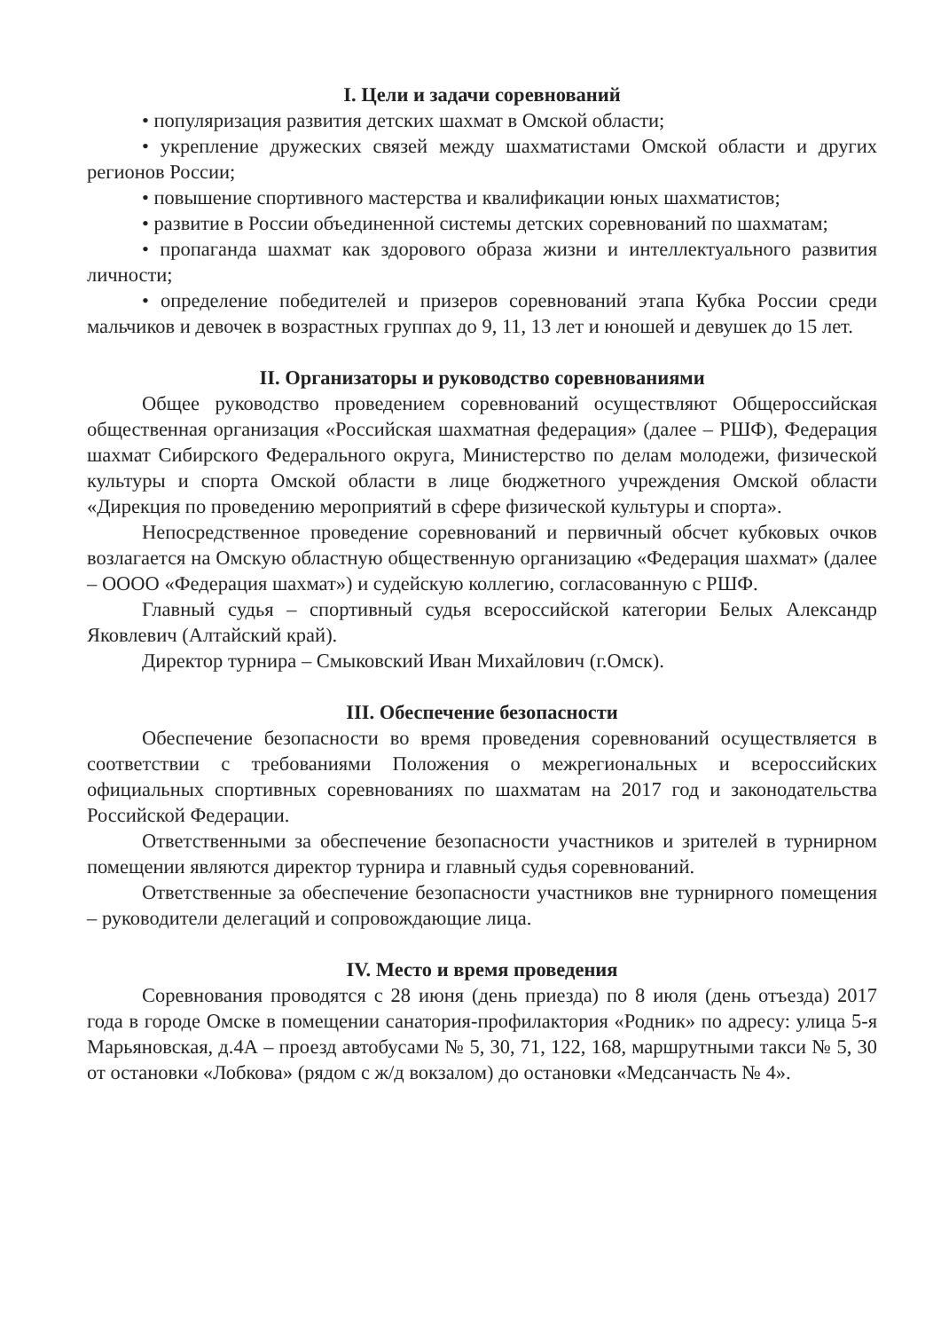I. Цели и задачи соревнований
• популяризация развития детских шахмат в Омской области;
• укрепление дружеских связей между шахматистами Омской области и других регионов России;
• повышение спортивного мастерства и квалификации юных шахматистов;
• развитие в России объединенной системы детских соревнований по шахматам;
• пропаганда шахмат как здорового образа жизни и интеллектуального развития личности;
• определение победителей и призеров соревнований этапа Кубка России среди мальчиков и девочек в возрастных группах до 9, 11, 13 лет и юношей и девушек до 15 лет.
II. Организаторы и руководство соревнованиями
Общее руководство проведением соревнований осуществляют Общероссийская общественная организация «Российская шахматная федерация» (далее – РШФ), Федерация шахмат Сибирского Федерального округа, Министерство по делам молодежи, физической культуры и спорта Омской области в лице бюджетного учреждения Омской области «Дирекция по проведению мероприятий в сфере физической культуры и спорта».
Непосредственное проведение соревнований и первичный обсчет кубковых очков возлагается на Омскую областную общественную организацию «Федерация шахмат» (далее – ОООО «Федерация шахмат») и судейскую коллегию, согласованную с РШФ.
Главный судья – спортивный судья всероссийской категории Белых Александр Яковлевич (Алтайский край).
Директор турнира – Смыковский Иван Михайлович (г.Омск).
III. Обеспечение безопасности
Обеспечение безопасности во время проведения соревнований осуществляется в соответствии с требованиями Положения о межрегиональных и всероссийских официальных спортивных соревнованиях по шахматам на 2017 год и законодательства Российской Федерации.
Ответственными за обеспечение безопасности участников и зрителей в турнирном помещении являются директор турнира и главный судья соревнований.
Ответственные за обеспечение безопасности участников вне турнирного помещения – руководители делегаций и сопровождающие лица.
IV. Место и время проведения
Соревнования проводятся с 28 июня (день приезда) по 8 июля (день отъезда) 2017 года в городе Омске в помещении санатория-профилактория «Родник» по адресу: улица 5-я Марьяновская, д.4А – проезд автобусами № 5, 30, 71, 122, 168, маршрутными такси № 5, 30 от остановки «Лобкова» (рядом с ж/д вокзалом) до остановки «Медсанчасть № 4».